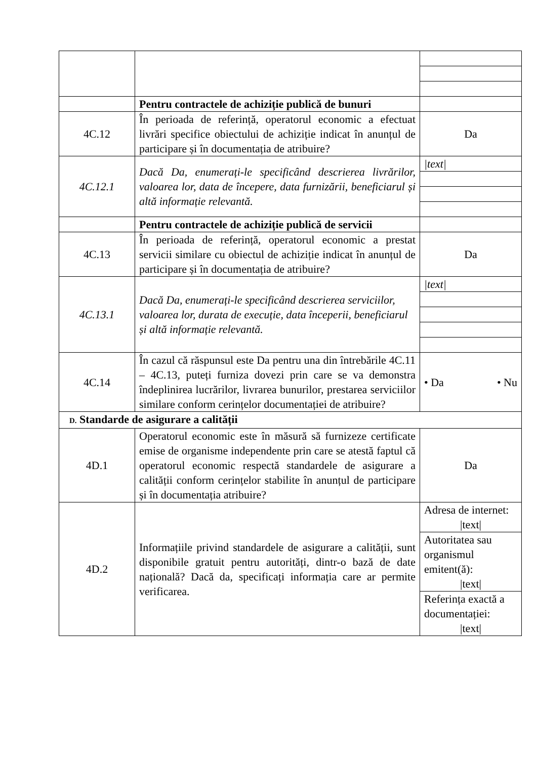| | Pentru contractele de achiziție publică de bunuri | |
| 4C.12 | În perioada de referință, operatorul economic a efectuat livrări specifice obiectului de achiziție indicat în anunțul de participare și în documentația de atribuire? | Da |
| 4C.12.1 | Dacă Da, enumerați-le specificând descrierea livrărilor, valoarea lor, data de începere, data furnizării, beneficiarul și altă informație relevantă. | /text/ |
| | Pentru contractele de achiziție publică de servicii | |
| 4C.13 | În perioada de referință, operatorul economic a prestat servicii similare cu obiectul de achiziție indicat în anunțul de participare și în documentația de atribuire? | Da |
| 4C.13.1 | Dacă Da, enumerați-le specificând descrierea serviciilor, valoarea lor, durata de execuție, data începerii, beneficiarul și altă informație relevantă. | /text/ |
| 4C.14 | În cazul că răspunsul este Da pentru una din întrebările 4C.11 – 4C.13, puteți furniza dovezi prin care se va demonstra îndeplinirea lucrărilor, livrarea bunurilor, prestarea serviciilor similare conform cerințelor documentației de atribuire? | • Da • Nu |
| D. Standarde de asigurare a calității | | |
| 4D.1 | Operatorul economic este în măsură să furnizeze certificate emise de organisme independente prin care se atestă faptul că operatorul economic respectă standardele de asigurare a calității conform cerințelor stabilite în anunțul de participare și în documentația atribuire? | Da |
| 4D.2 | Informațiile privind standardele de asigurare a calității, sunt disponibile gratuit pentru autorități, dintr-o bază de date națională? Dacă da, specificați informația care ar permite verificarea. | Adresa de internet: /text/ Autoritatea sau organismul emitent(ă): /text/ Referința exactă a documentației: /text/ |